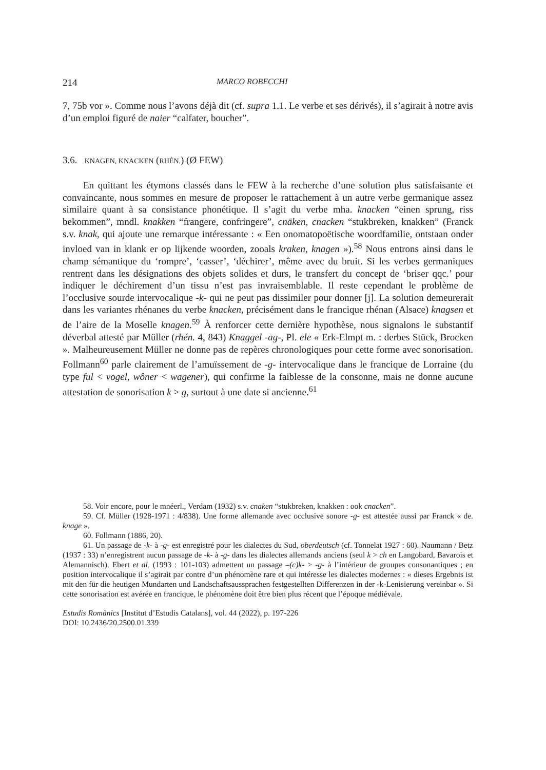214 MARCO ROBECCHI
7, 75b vor ». Comme nous l’avons déjà dit (cf. supra 1.1. Le verbe et ses dérivés), il s’agirait à notre avis d’un emploi figuré de naier “calfater, boucher”.
3.6. KNAGEN, KNACKEN (RHÉN.) (Ø FEW)
En quittant les étymons classés dans le FEW à la recherche d’une solution plus satisfaisante et convaincante, nous sommes en mesure de proposer le rattachement à un autre verbe germanique assez similaire quant à sa consistance phonétique. Il s’agit du verbe mha. knacken “einen sprung, riss bekommen”, mndl. knakken “frangere, confringere”, cnāken, cnacken “stukbreken, knakken” (Franck s.v. knak, qui ajoute une remarque intéressante : « Een onomatopoëtische woordfamilie, ontstaan onder invloed van in klank er op lijkende woorden, zooals kraken, knagen »).<sup>58</sup> Nous entrons ainsi dans le champ sémantique du ‘rompre’, ‘casser’, ‘déchirer’, même avec du bruit. Si les verbes germaniques rentrent dans les désignations des objets solides et durs, le transfert du concept de ‘briser qqc.’ pour indiquer le déchirement d’un tissu n’est pas invraisemblable. Il reste cependant le problème de l’occlusive sourde intervocalique -k- qui ne peut pas dissimiler pour donner [j]. La solution demeurerait dans les variantes rhénanes du verbe knacken, précisément dans le francique rhénan (Alsace) knagsen et de l’aire de la Moselle knagen.<sup>59</sup> À renforcer cette dernière hypothèse, nous signalons le substantif déverbal attesté par Müller (rhén. 4, 843) Knaggel -ag-, Pl. ele « Erk-Elmpt m. : derbes Stück, Brocken ». Malheureusement Müller ne donne pas de repères chronologiques pour cette forme avec sonorisation. Follmann<sup>60</sup> parle clairement de l’amuïssement de -g- intervocalique dans le francique de Lorraine (du type ful < vogel, wôner < wagener), qui confirme la faiblesse de la consonne, mais ne donne aucune attestation de sonorisation k > g, surtout à une date si ancienne.<sup>61</sup>
58. Voir encore, pour le mnéerl., Verdam (1932) s.v. cnaken “stukbreken, knakken : ook cnacken”.
59. Cf. Müller (1928-1971 : 4/838). Une forme allemande avec occlusive sonore -g- est attestée aussi par Franck « de. knage ».
60. Follmann (1886, 20).
61. Un passage de -k- à -g- est enregistré pour les dialectes du Sud, oberdeutsch (cf. Tonnelat 1927 : 60). Naumann / Betz (1937 : 33) n’enregistrent aucun passage de -k- à -g- dans les dialectes allemands anciens (seul k > ch en Langobard, Bavarois et Alemannisch). Ebert et al. (1993 : 101-103) admettent un passage –(c)k- > -g- à l’intérieur de groupes consonantiques ; en position intervocalique il s’agirait par contre d’un phénomène rare et qui intéresse les dialectes modernes : « dieses Ergebnis ist mit den für die heutigen Mundarten und Landschaftsaussprachen festgestellten Differenzen in der -k-Lenisierung vereinbar ». Si cette sonorisation est avérée en francique, le phénomène doit être bien plus récent que l’époque médiévale.
Estudis Romànics [Institut d’Estudis Catalans], vol. 44 (2022), p. 197-226
DOI: 10.2436/20.2500.01.339